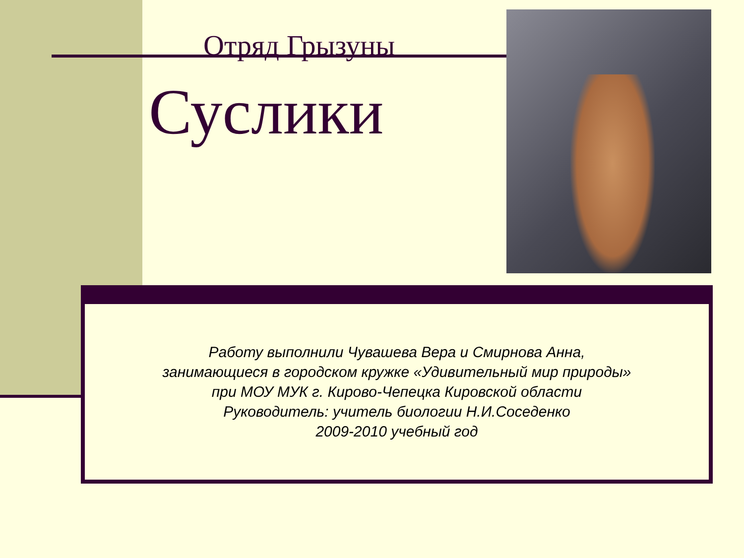Отряд Грызуны
Суслики
Работу выполнили Чувашева Вера и Смирнова Анна,
занимающиеся в городском кружке «Удивительный мир природы»
при МОУ МУК г. Кирово-Чепецка Кировской области
Руководитель: учитель биологии Н.И.Соседенко
2009-2010 учебный год